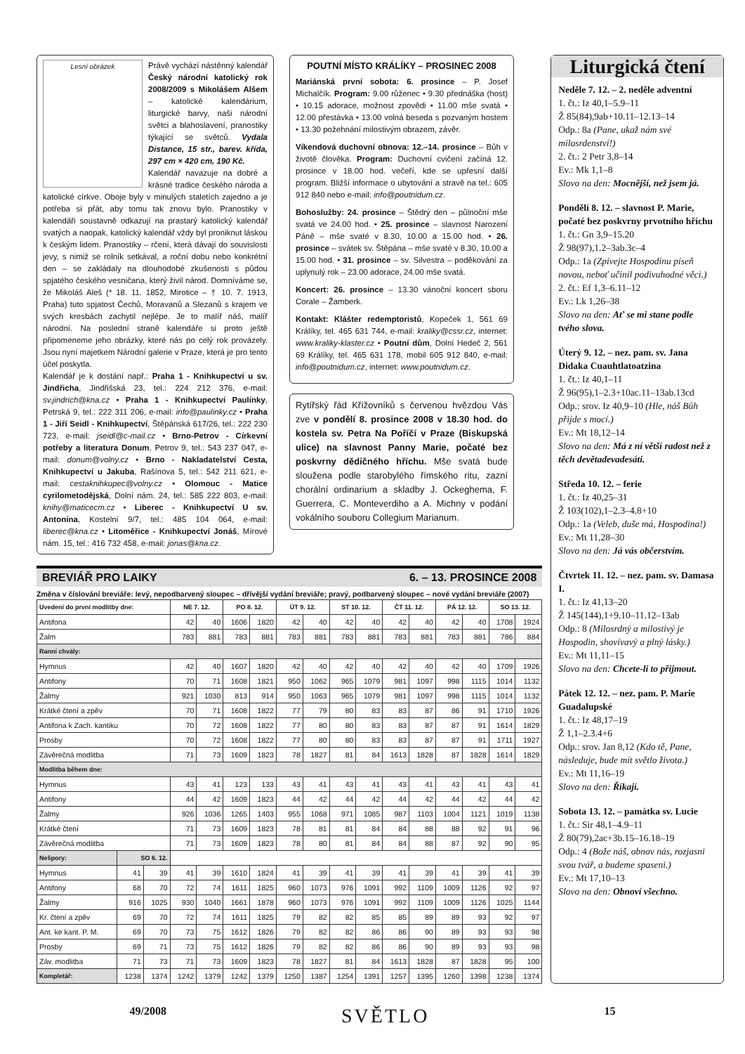Lesní obrázek
Právě vychází nástěnný kalendář Český národní katolický rok 2008/2009 s Mikolášem Alšem – katolické kalendárium, liturgické barvy, naši národní světci a blahoslavení, pranostiky týkající se světců. Vydala Distance, 15 str., barev. křída, 297 cm × 420 cm, 190 Kč.
Kalendář navazuje na dobré a krásné tradice českého národa a katolické církve. Oboje byly v minulých staletích zajedno a je potřeba si přát, aby tomu tak znovu bylo. Pranostiky v kalendáři soustavně odkazují na prastarý katolický kalendář svatých a naopak, katolický kalendář vždy byl proniknut láskou k českým lidem. Pranostiky – rčení, která dávají do souvislosti jevy, s nimiž se rolník setkával, a roční dobu nebo konkrétní den – se zakládaly na dlouhodobé zkušenosti s půdou spjatého českého vesničana, který živil národ. Domníváme se, že Mikoláš Aleš (* 18. 11. 1852, Mirotice – † 10. 7. 1913, Praha) tuto spjatost Čechů, Moravanů a Slezanů s krajem ve svých kresbách zachytil nejlépe. Je to malíř náš, malíř národní. Na poslední straně kalendáře si proto ještě připomeneme jeho obrázky, které nás po celý rok provázely. Jsou nyní majetkem Národní galerie v Praze, která je pro tento účel poskytla.
Kalendář je k dostání např.: Praha 1 - Knihkupectví u sv. Jindřicha, Jindřišská 23, tel.: 224 212 376, e-mail: sv.jindrich@kna.cz • Praha 1 - Knihkupectví Paulínky, Petrská 9, tel.: 222 311 206, e-mail: info@paulinky.cz • Praha 1 - Jiří Seidl - Knihkupectví, Štěpánská 617/26, tel.: 222 230 723, e-mail: jseidl@c-mail.cz • Brno-Petrov - Církevní potřeby a literatura Donum, Petrov 9, tel.: 543 237 047, e-mail: donum@volny.cz • Brno - Nakladatelství Cesta, Knihkupectví u Jakuba, Rašínova 5, tel.: 542 211 621, e-mail: cestaknihkupec@volny.cz • Olomouc - Matice cyrilometodějská, Dolní nám. 24, tel.: 585 222 803, e-mail: knihy@maticecm.cz • Liberec - Knihkupectví U sv. Antonína, Kostelní 9/7, tel.: 485 104 064, e-mail: liberec@kna.cz • Litoměřice - Knihkupectví Jonáš, Mírové nám. 15, tel.: 416 732 458, e-mail: jonas@kna.cz.
POUTNÍ MÍSTO KRÁLÍKY – PROSINEC 2008
Mariánská první sobota: 6. prosince – P. Josef Michalčík. Program: 9.00 růženec • 9.30 přednáška (host) • 10.15 adorace, možnost zpovědi • 11.00 mše svatá • 12.00 přestávka • 13.00 volná beseda s pozvaným hostem • 13.30 požehnání milostivým obrazem, závěr.
Víkendová duchovní obnova: 12.–14. prosince – Bůh v životě člověka. Program: Duchovní cvičení začíná 12. prosince v 18.00 hod. večeří, kde se upřesní další program. Bližší informace o ubytování a stravě na tel.: 605 912 840 nebo e-mail: info@poutnidum.cz.
Bohoslužby: 24. prosince – Štědrý den – půlnoční mše svatá ve 24.00 hod. • 25. prosince – slavnost Narození Páně – mše svaté v 8.30, 10.00 a 15.00 hod. • 26. prosince – svátek sv. Štěpána – mše svaté v 8.30, 10.00 a 15.00 hod. • 31. prosince – sv. Silvestra – poděkování za uplynulý rok – 23.00 adorace, 24.00 mše svatá.
Koncert: 26. prosince – 13.30 vánoční koncert sboru Corale – Žamberk.
Kontakt: Klášter redemptoristů, Kopeček 1, 561 69 Králíky, tel. 465 631 744, e-mail: kraliky@cssr.cz, internet: www.kraliky-klaster.cz • Poutní dům, Dolní Hedeč 2, 561 69 Králíky, tel. 465 631 178, mobil 605 912 840, e-mail: info@poutnidum.cz, internet: www.poutnidum.cz.
Rytířský řád Křížovníků s červenou hvězdou Vás zve v pondělí 8. prosince 2008 v 18.30 hod. do kostela sv. Petra Na Poříčí v Praze (Biskupská ulice) na slavnost Panny Marie, počaté bez poskvrny dědičného hříchu. Mše svatá bude sloužena podle starobylého římského ritu, zazní chorální ordinarium a skladby J. Ockeghema, F. Guerrera, C. Monteverdiho a A. Michny v podání vokálního souboru Collegium Marianum.
BREVIÁŘ PRO LAIKY 6. – 13. PROSINCE 2008
Změna v číslování breviáře: levý, nepodbarvený sloupec – dřívější vydání breviáře; pravý, podbarvený sloupec – nové vydání breviáře (2007)
| Uvedení do první modlitby dne: | | | NE 7. 12. | | PO 8. 12. | | ÚT 9. 12. | | ST 10. 12. | | ČT 11. 12. | | PÁ 12. 12. | | SO 13. 12. | |
| --- | --- | --- | --- | --- | --- | --- | --- | --- | --- | --- | --- | --- | --- | --- | --- | --- |
| Antifona | | | 42 | 40 | 1606 | 1820 | 42 | 40 | 42 | 40 | 42 | 40 | 42 | 40 | 1708 | 1924 |
| Žalm | | | 783 | 881 | 783 | 881 | 783 | 881 | 783 | 881 | 783 | 881 | 783 | 881 | 786 | 884 |
| Ranní chvály: | | | | | | | | | | | | | | | | |
| Hymnus | | | 42 | 40 | 1607 | 1820 | 42 | 40 | 42 | 40 | 42 | 40 | 42 | 40 | 1709 | 1926 |
| Antifony | | | 70 | 71 | 1608 | 1821 | 950 | 1062 | 965 | 1079 | 981 | 1097 | 998 | 1115 | 1014 | 1132 |
| Žalmy | | | 921 | 1030 | 813 | 914 | 950 | 1063 | 965 | 1079 | 981 | 1097 | 998 | 1115 | 1014 | 1132 |
| Krátké čtení a zpěv | | | 70 | 71 | 1608 | 1822 | 77 | 79 | 80 | 83 | 83 | 87 | 86 | 91 | 1710 | 1926 |
| Antifona k Zach. kantiku | | | 70 | 72 | 1608 | 1822 | 77 | 80 | 80 | 83 | 83 | 87 | 87 | 91 | 1614 | 1829 |
| Prosby | | | 70 | 72 | 1608 | 1822 | 77 | 80 | 80 | 83 | 83 | 87 | 87 | 91 | 1711 | 1927 |
| Závěrečná modlitba | | | 71 | 73 | 1609 | 1823 | 78 | 1827 | 81 | 84 | 1613 | 1828 | 87 | 1828 | 1614 | 1829 |
| Modlitba během dne: | | | | | | | | | | | | | | | | |
| Hymnus | | | 43 | 41 | 123 | 133 | 43 | 41 | 43 | 41 | 43 | 41 | 43 | 41 | 43 | 41 |
| Antifony | | | 44 | 42 | 1609 | 1823 | 44 | 42 | 44 | 42 | 44 | 42 | 44 | 42 | 44 | 42 |
| Žalmy | | | 926 | 1036 | 1265 | 1403 | 955 | 1068 | 971 | 1085 | 987 | 1103 | 1004 | 1121 | 1019 | 1138 |
| Krátké čtení | | | 71 | 73 | 1609 | 1823 | 78 | 81 | 81 | 84 | 84 | 88 | 88 | 92 | 91 | 96 |
| Závěrečná modlitba | | | 71 | 73 | 1609 | 1823 | 78 | 80 | 81 | 84 | 84 | 88 | 87 | 92 | 90 | 95 |
| Nešpory: | SO 6. 12. | | | | | | | | | | | | | | | |
| Hymnus | 41 | 39 | 41 | 39 | 1610 | 1824 | 41 | 39 | 41 | 39 | 41 | 39 | 41 | 39 | 41 | 39 |
| Antifony | 68 | 70 | 72 | 74 | 1611 | 1825 | 960 | 1073 | 976 | 1091 | 992 | 1109 | 1009 | 1126 | 92 | 97 |
| Žalmy | 916 | 1025 | 930 | 1040 | 1661 | 1878 | 960 | 1073 | 976 | 1091 | 992 | 1109 | 1009 | 1126 | 1025 | 1144 |
| Kr. čtení a zpěv | 69 | 70 | 72 | 74 | 1611 | 1825 | 79 | 82 | 82 | 85 | 85 | 89 | 89 | 93 | 92 | 97 |
| Ant. ke kant. P. M. | 69 | 70 | 73 | 75 | 1612 | 1826 | 79 | 82 | 82 | 86 | 86 | 90 | 89 | 93 | 93 | 98 |
| Prosby | 69 | 71 | 73 | 75 | 1612 | 1826 | 79 | 82 | 82 | 86 | 86 | 90 | 89 | 93 | 93 | 98 |
| Záv. modlitba | 71 | 73 | 71 | 73 | 1609 | 1823 | 78 | 1827 | 81 | 84 | 1613 | 1828 | 87 | 1828 | 95 | 100 |
| Kompletář: | 1238 | 1374 | 1242 | 1379 | 1242 | 1379 | 1250 | 1387 | 1254 | 1391 | 1257 | 1395 | 1260 | 1398 | 1238 | 1374 |
Liturgická čtení
Neděle 7. 12. – 2. neděle adventní
1. čt.: Iz 40,1–5.9–11
Ž 85(84),9ab+10.11–12.13–14
Odp.: 8a (Pane, ukaž nám své milosrdenství!)
2. čt.: 2 Petr 3,8–14
Ev.: Mk 1,1–8
Slovo na den: Mocnější, než jsem já.
Pondělí 8. 12. – slavnost P. Marie, počaté bez poskvrny prvotního hříchu
1. čt.: Gn 3,9–15.20
Ž 98(97),1.2–3ab.3c–4
Odp.: 1a (Zpívejte Hospodinu píseň novou, neboť učinil podivuhodné věci.)
2. čt.: Ef 1,3–6.11–12
Ev.: Lk 1,26–38
Slovo na den: Ať se mi stane podle tvého slova.
Úterý 9. 12. – nez. pam. sv. Jana Didaka Cuauhtlatoatzina
1. čt.: Iz 40,1–11
Ž 96(95),1–2.3+10ac.11–13ab.13cd
Odp.: srov. Iz 40,9–10 (Hle, náš Bůh přijde s mocí.)
Ev.: Mt 18,12–14
Slovo na den: Má z ní větší radost než z těch devětadevadesáti.
Středa 10. 12. – ferie
1. čt.: Iz 40,25–31
Ž 103(102),1–2.3–4.8+10
Odp.: 1a (Veleb, duše má, Hospodina!)
Ev.: Mt 11,28–30
Slovo na den: Já vás občerstvím.
Čtvrtek 11. 12. – nez. pam. sv. Damasa I.
1. čt.: Iz 41,13–20
Ž 145(144),1+9.10–11.12–13ab
Odp.: 8 (Milosrdný a milostivý je Hospodin, shovívavý a plný lásky.)
Ev.: Mt 11,11–15
Slovo na den: Chcete-li to přijmout.
Pátek 12. 12. – nez. pam. P. Marie Guadalupské
1. čt.: Iz 48,17–19
Ž 1,1–2.3.4+6
Odp.: srov. Jan 8,12 (Kdo tě, Pane, následuje, bude mít světlo života.)
Ev.: Mt 11,16–19
Slovo na den: Říkají.
Sobota 13. 12. – památka sv. Lucie
1. čt.: Sir 48,1–4.9–11
Ž 80(79),2ac+3b.15–16.18–19
Odp.: 4 (Bože náš, obnov nás, rozjasni svou tvář, a budeme spaseni.)
Ev.: Mt 17,10–13
Slovo na den: Obnoví všechno.
49/2008 SVĚTLO 15